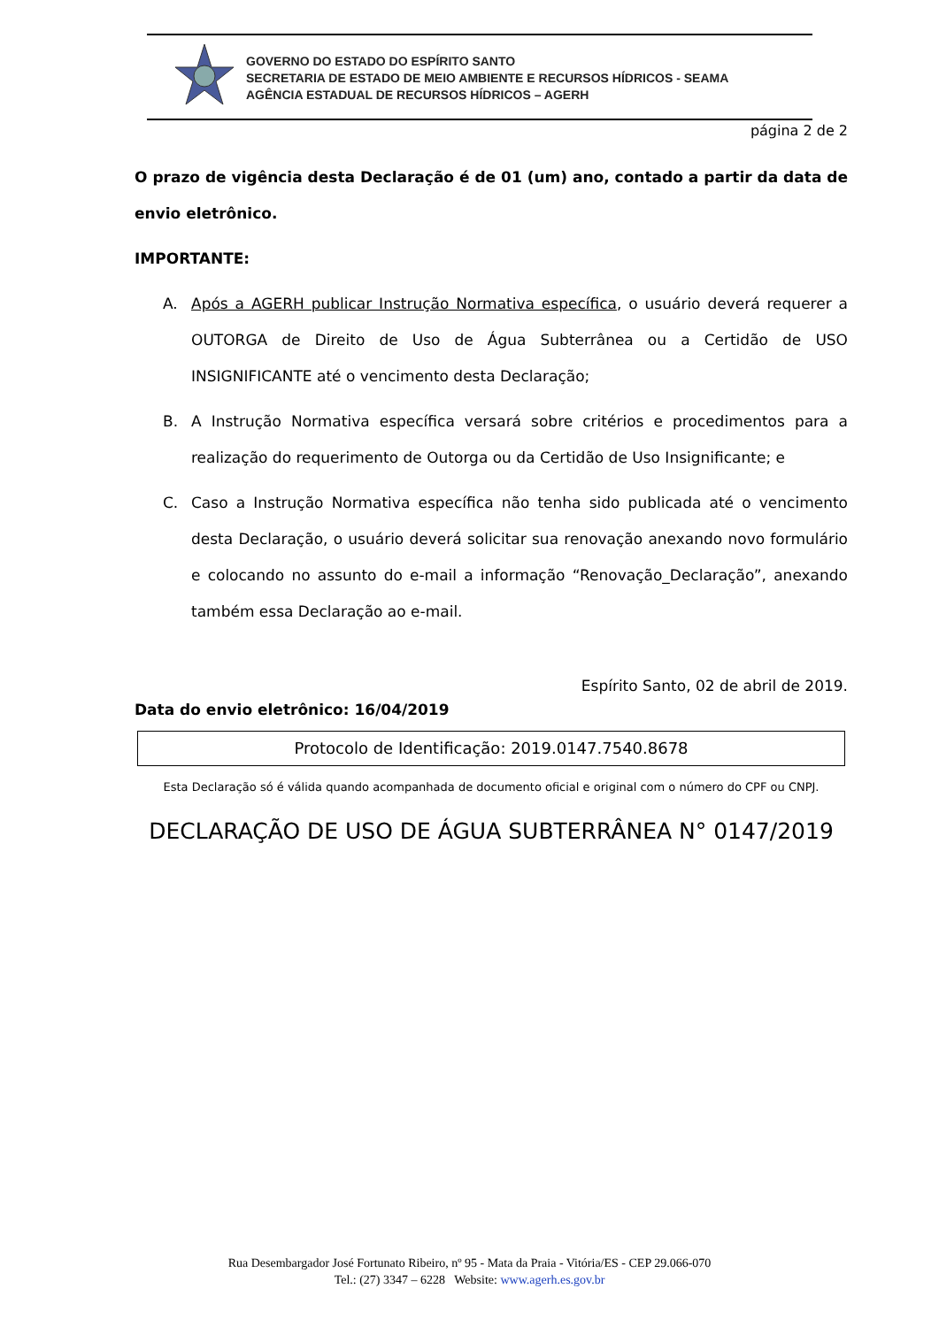GOVERNO DO ESTADO DO ESPÍRITO SANTO
SECRETARIA DE ESTADO DE MEIO AMBIENTE E RECURSOS HÍDRICOS - SEAMA
AGÊNCIA ESTADUAL DE RECURSOS HÍDRICOS – AGERH
página 2 de 2
O prazo de vigência desta Declaração é de 01 (um) ano, contado a partir da data de envio eletrônico.
IMPORTANTE:
A. Após a AGERH publicar Instrução Normativa específica, o usuário deverá requerer a OUTORGA de Direito de Uso de Água Subterrânea ou a Certidão de USO INSIGNIFICANTE até o vencimento desta Declaração;
B. A Instrução Normativa específica versará sobre critérios e procedimentos para a realização do requerimento de Outorga ou da Certidão de Uso Insignificante; e
C. Caso a Instrução Normativa específica não tenha sido publicada até o vencimento desta Declaração, o usuário deverá solicitar sua renovação anexando novo formulário e colocando no assunto do e-mail a informação “Renovação_Declaração”, anexando também essa Declaração ao e-mail.
Espírito Santo, 02 de abril de 2019.
Data do envio eletrônico: 16/04/2019
Protocolo de Identificação: 2019.0147.7540.8678
Esta Declaração só é válida quando acompanhada de documento oficial e original com o número do CPF ou CNPJ.
DECLARAÇÃO DE USO DE ÁGUA SUBTERRÂNEA N° 0147/2019
Rua Desembargador José Fortunato Ribeiro, nº 95 - Mata da Praia - Vitória/ES - CEP 29.066-070
Tel.: (27) 3347 – 6228 Website: www.agerh.es.gov.br